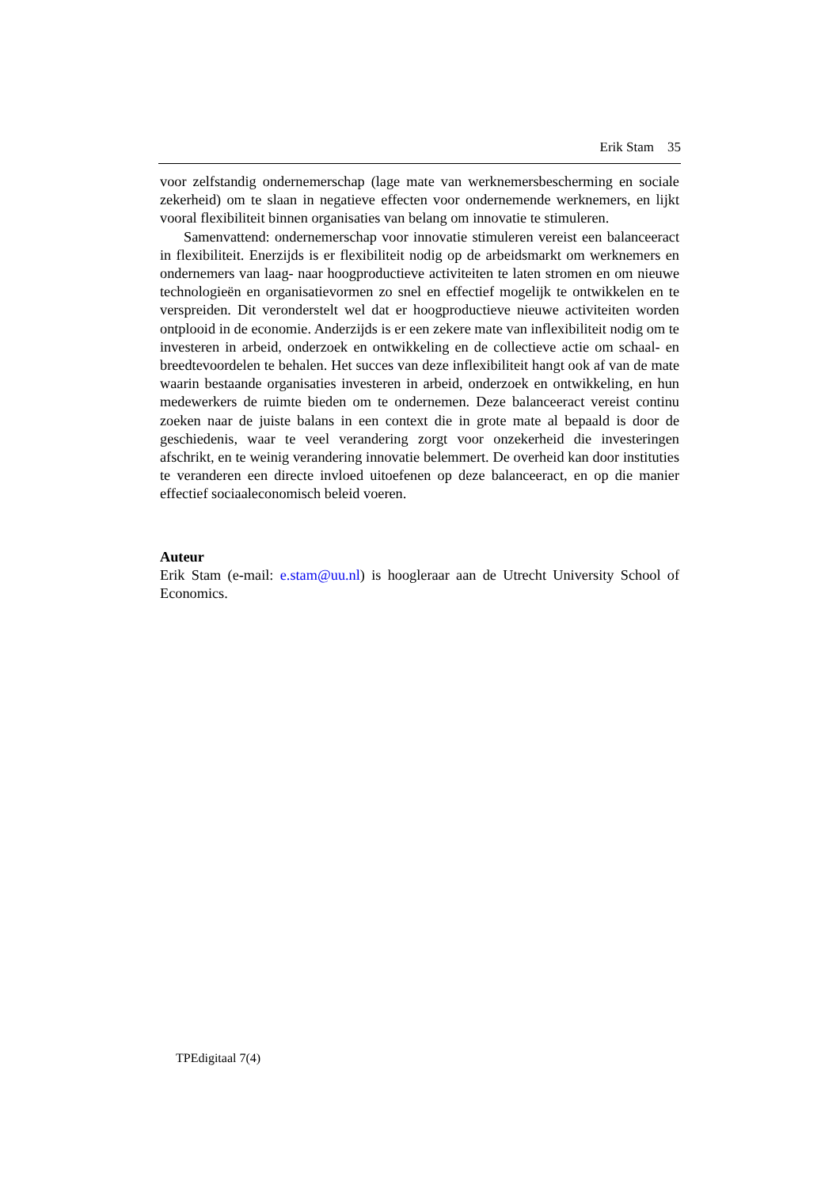Erik Stam 35
voor zelfstandig ondernemerschap (lage mate van werknemersbescherming en sociale zekerheid) om te slaan in negatieve effecten voor ondernemende werknemers, en lijkt vooral flexibiliteit binnen organisaties van belang om innovatie te stimuleren.
Samenvattend: ondernemerschap voor innovatie stimuleren vereist een balanceeract in flexibiliteit. Enerzijds is er flexibiliteit nodig op de arbeidsmarkt om werknemers en ondernemers van laag- naar hoogproductieve activiteiten te laten stromen en om nieuwe technologieën en organisatievormen zo snel en effectief mogelijk te ontwikkelen en te verspreiden. Dit veronderstelt wel dat er hoogproductieve nieuwe activiteiten worden ontplooid in de economie. Anderzijds is er een zekere mate van inflexibiliteit nodig om te investeren in arbeid, onderzoek en ontwikkeling en de collectieve actie om schaal- en breedtevoordelen te behalen. Het succes van deze inflexibiliteit hangt ook af van de mate waarin bestaande organisaties investeren in arbeid, onderzoek en ontwikkeling, en hun medewerkers de ruimte bieden om te ondernemen. Deze balanceeract vereist continu zoeken naar de juiste balans in een context die in grote mate al bepaald is door de geschiedenis, waar te veel verandering zorgt voor onzekerheid die investeringen afschrikt, en te weinig verandering innovatie belemmert. De overheid kan door instituties te veranderen een directe invloed uitoefenen op deze balanceeract, en op die manier effectief sociaaleconomisch beleid voeren.
Auteur
Erik Stam (e-mail: e.stam@uu.nl) is hoogleraar aan de Utrecht University School of Economics.
TPEdigitaal 7(4)